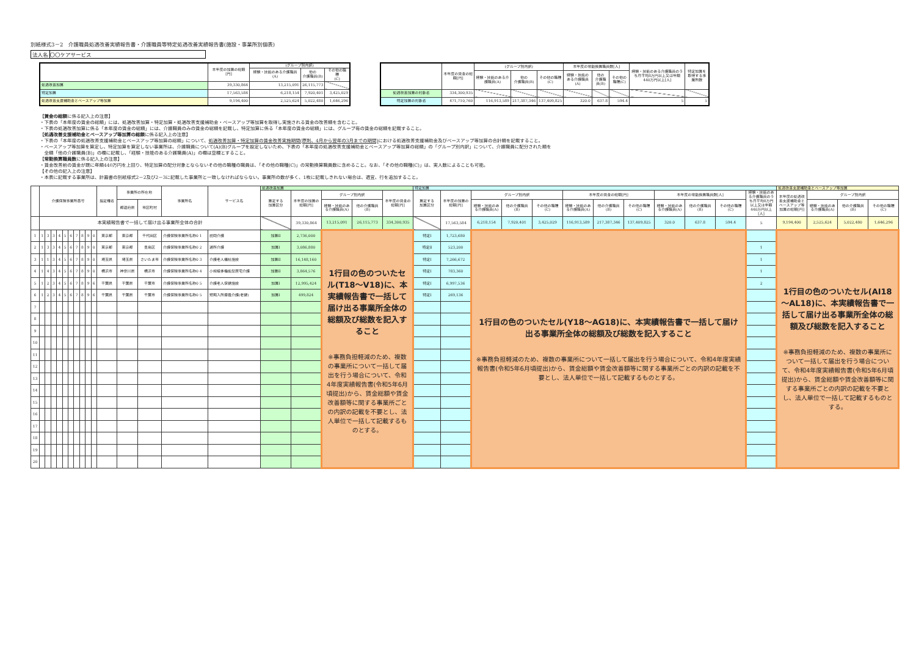別紙様式3－2　介護職員処遇改善実績報告書・介護職員等特定処遇改善実績報告書(施設・事業所別個表)
法人名 〇〇ケアサービス
| | 本年度の加算の総額[円] | (グループ別内訳) | | |
| --- | --- | --- | --- | --- |
| | | 経験・技能のある介護職員(A) | 他の 介護職員(B) | その他の職種 (C) |
| 処遇改善加算 | 39,330,864 | 13,215,091 | 26,115,773 | |
| 特定加算 | 17,563,584 | 6,218,154 | 7,920,401 | 3,425,029 |
| 処遇改善支援補助金とベースアップ等加算 | 9,194,400 | 2,525,624 | 5,022,480 | 1,646,296 |
| | 本年度の賃金の総額[円] | (グループ別内訳) | | | 本年度の常勤換算職員数[人] | | | 経験・技能のある介護職員のうち月平均8万円以上又は年額440万円以上[人] | 特定加算を取得する事業所数 |
| --- | --- | --- | --- | --- | --- | --- | --- | --- | --- |
| | | 経験・技能のある介護職員(A) | 他の 介護職員(B) | その他の職種 (C) | 経験・技能のある介護職員(A) | 他の 介護職員(B) | その他の職種(C) | | |
| 処遇改善加算の対象者 | 334,300,935 | | | | | | | | |
| 特定加算の対象者 | 471,710,760 | 116,913,589 | 217,387,346 | 137,409,825 | 320.0 | 637.8 | 594.4 | 5 | 5 |
【賃金の総額に係る記入上の注意】
・下表の「本年度の賃金の総額」には、処遇改善加算・特定加算・処遇改善支援補助金・ベースアップ等加算を取得し実施される賃金の改善額を含むこと。
・下表の処遇改善加算に係る「本年度の賃金の総額」には、介護職員のみの賃金の総額を記載し、特定加算に係る「本年度の賃金の総額」には、グループ毎の賃金の総額を記載すること。
【処遇改善支援補助金とベースアップ等加算の総額に係る記入上の注意】
・下表の「本年度の処遇改善支援補助金とベースアップ等加算の総額」について、処遇改善加算・特定加算の賃金改善実施期間(原則、4月から翌年の3月までの期間) における処遇改善支援補助金及びベースアップ等加算の合計額を記載すること。
・ベースアップ等加算を算定し、特定加算を算定しない事業所は、介護職員について(A)(B)グループを設定しないため、下表の「本年度の処遇改善支援補助金とベースアップ等加算の総額」の「グループ別内訳」について、介護職員に配分された額を
　全額「他の介護職員(B)」の欄に記載し、「経験・技能のある介護職員(A)」の欄は空欄とすること。
【常勤換算職員数に係る記入上の注意】
・賃金改善前の賃金が既に年額440万円を上回り、特定加算の配分対象とならないその他の職種の職員は、「その他の職種(C)」の常勤換算職員数に含めること。なお、「その他の職種(C)」は、実人数によることも可能。
【その他の記入上の注意】
・本表に記載する事業所は、計画書の別紙様式2－2及び2－3に記載した事業所と一致しなければならない。事業所の数が多く、1枚に記載しきれない場合は、適宜、行を追加すること。
| | 介護保険事業所番号 | | | | | | | | | | 指定権者 | 事業所の所在地 | | 事業所名 | サービス名 | 処遇改善加算 | | | | | 特定加算 | | | | | | | | | | | | 処遇改善支援補助金とベースアップ等加算 | | | |
| --- | --- | --- | --- | --- | --- | --- | --- | --- | --- | --- | --- | --- | --- | --- | --- | --- | --- | --- | --- | --- | --- | --- | --- | --- | --- | --- | --- | --- | --- | --- | --- | --- | --- | --- | --- | --- |
| | | | | | | | | | | | | | | | | 算定する 加算区分 | 本年度の加算の総額[円] | グループ別内訳 | | 本年度の賃金の総額[円] | 算定する 加算区分 | 本年度の加算の総額[円] | グループ別内訳 | | | 本年度の賃金の総額[円] | | | 本年度の常勤換算職員数[人] | | | 経験・技能のある介護職員のうち月平均8万円以上又は年額440万円以上[人] | 本年度の処遇改善支援補助金とベースアップ等加算の総額[円] | グループ別内訳 | | |
| | | | | | | | | | | | | 都道府県 | 市区町村 | | | | | 経験・技能のある介護職員(A) | 他の介護職員 (B) | | | | 経験・技能のある介護職員(A) | 他の介護職員 (B) | その他の職種 (C) | 経験・技能のある介護職員(A) | 他の介護職員 (B) | その他の職種 (C) | 経験・技能のある介護職員(A) | 他の介護職員 (B) | その他の職種 (C) | | | 経験・技能のある介護職員(A) | 他の介護職員 (B) | その他の職種 (C) |
| | 本実績報告書で一括して届け出る事業所全体の合計 | | | | | | | | | | | | | | | | 39,330,864 | 13,215,091 | 26,115,773 | 334,300,935 | | 17,563,584 | 6,218,154 | 7,920,401 | 3,425,029 | 116,913,589 | 217,387,346 | 137,409,825 | 320.0 | 637.8 | 594.4 | 5 | 9,194,400 | 2,525,624 | 5,022,480 | 1,646,296 |
| 1 | 1 | 3 | 3 | 4 | 5 | 6 | 7 | 8 | 9 | 0 | 東京都 | 東京都 | 千代田区 | 介護保険事業所名称0 1 | 訪問介護 | 加算Ⅱ | 2,736,000 | 1行目の色のついたセル(T18～V18)に、本実績報告書で一括して届け出る事業所全体の総額及び総数を記入すること ※事務負担軽減のため、複数の事業所について一括して届出を行う場合について、令和4年度実績報告書(令和5年6月頃提出)から、賃金総額や賃金改善額等に関する事業所ごとの内訳の記載を不要とし、法人単位で一括して記載するものとする。 | | | 特定Ⅰ | 1,723,680 | 1行目の色のついたセル(Y18～AG18)に、本実績報告書で一括して届け出る事業所全体の総額及び総数を記入すること ※事務負担軽減のため、複数の事業所について一括して届出を行う場合について、令和4年度実績報告書(令和5年6月頃提出)から、賃金総額や賃金改善額等に関する事業所ごとの内訳の記載を不要とし、法人単位で一括して記載するものとする。 | | | | | | | | | | 1行目の色のついたセル(AI18～AL18)に、本実績報告書で一括して届け出る事業所全体の総額及び総数を記入すること ※事務負担軽減のため、複数の事業所について一括して届出を行う場合について、令和4年度実績報告書(令和5年6月頃提出)から、賃金総額や賃金改善額等に関する事業所ごとの内訳の記載を不要とし、法人単位で一括して記載するものとする。 | | | |
| 2 | 1 | 3 | 3 | 4 | 5 | 6 | 7 | 8 | 9 | 0 | 東京都 | 東京都 | 豊島区 | 介護保険事業所名称0 2 | 通所介護 | 加算Ⅰ | 3,086,880 | | | | 特定Ⅱ | 523,200 | | | | | | | | | | 1 | | | | |
| 3 | 1 | 1 | 3 | 4 | 5 | 6 | 7 | 8 | 9 | 0 | 埼玉県 | 埼玉県 | さいたま市 | 介護保険事業所名称0 3 | 介護老人福祉施設 | 加算Ⅱ | 16,148,160 | | | | 特定Ⅰ | 7,266,672 | | | | | | | | | | 1 | | | | |
| 4 | 1 | 4 | 3 | 4 | 5 | 6 | 7 | 8 | 9 | 0 | 横浜市 | 神奈川県 | 横浜市 | 介護保険事業所名称0 4 | 小規模多機能型居宅介護 | 加算Ⅱ | 3,864,576 | | | | 特定Ⅰ | 783,360 | | | | | | | | | | 1 | | | | |
| 5 | 1 | 2 | 3 | 4 | 5 | 6 | 7 | 8 | 9 | 6 | 千葉県 | 千葉県 | 千葉市 | 介護保険事業所名称0 5 | 介護老人保健施設 | 加算Ⅰ | 12,995,424 | | | | 特定Ⅰ | 6,997,536 | | | | | | | | | | 2 | | | | |
| 6 | 1 | 2 | 3 | 4 | 5 | 6 | 7 | 8 | 9 | 6 | 千葉県 | 千葉県 | 千葉市 | 介護保険事業所名称0 5 | 短期入所療養介護(老健) | 加算Ⅰ | 499,824 | | | | 特定Ⅰ | 269,136 | | | | | | | | | | | | | | |
| 7 | | | | | | | | | | | | | | | | | | | | | | | | | | | | | | | | | | | | |
| 8 | | | | | | | | | | | | | | | | | | | | | | | | | | | | | | | | | | | | |
| 9 | | | | | | | | | | | | | | | | | | | | | | | | | | | | | | | | | | | | |
| 10 | | | | | | | | | | | | | | | | | | | | | | | | | | | | | | | | | | | | |
| 11 | | | | | | | | | | | | | | | | | | | | | | | | | | | | | | | | | | | | |
| 12 | | | | | | | | | | | | | | | | | | | | | | | | | | | | | | | | | | | | |
| 13 | | | | | | | | | | | | | | | | | | | | | | | | | | | | | | | | | | | | |
| 14 | | | | | | | | | | | | | | | | | | | | | | | | | | | | | | | | | | | | |
| 15 | | | | | | | | | | | | | | | | | | | | | | | | | | | | | | | | | | | | |
| 16 | | | | | | | | | | | | | | | | | | | | | | | | | | | | | | | | | | | | |
| 17 | | | | | | | | | | | | | | | | | | | | | | | | | | | | | | | | | | | | |
| 18 | | | | | | | | | | | | | | | | | | | | | | | | | | | | | | | | | | | | |
| 19 | | | | | | | | | | | | | | | | | | | | | | | | | | | | | | | | | | | | |
| 20 | | | | | | | | | | | | | | | | | | | | | | | | | | | | | | | | | | | | |